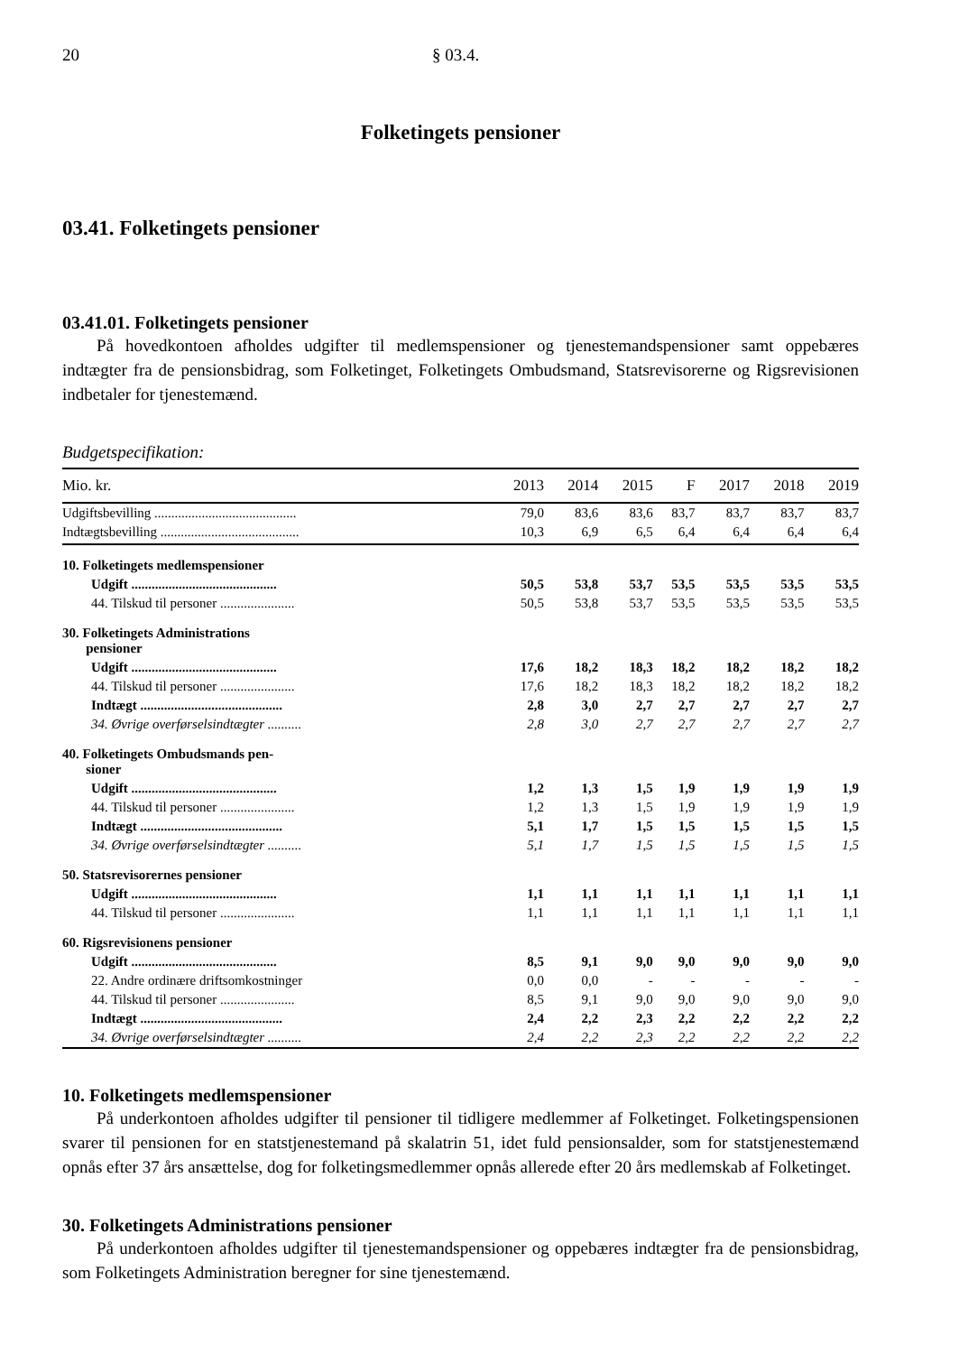20 § 03.4.
Folketingets pensioner
03.41. Folketingets pensioner
03.41.01. Folketingets pensioner
På hovedkontoen afholdes udgifter til medlemspensioner og tjenestemandspensioner samt oppebæres indtægter fra de pensionsbidrag, som Folketinget, Folketingets Ombudsmand, Statsrevisorerne og Rigsrevisionen indbetaler for tjenestemænd.
Budgetspecifikation:
| Mio. kr. | 2013 | 2014 | 2015 | F | 2017 | 2018 | 2019 |
| --- | --- | --- | --- | --- | --- | --- | --- |
| Udgiftsbevilling .......................................... | 79,0 | 83,6 | 83,6 | 83,7 | 83,7 | 83,7 | 83,7 |
| Indtægtsbevilling ......................................... | 10,3 | 6,9 | 6,5 | 6,4 | 6,4 | 6,4 | 6,4 |
| 10. Folketingets medlemspensioner | | | | | | | |
| Udgift ........................................... | 50,5 | 53,8 | 53,7 | 53,5 | 53,5 | 53,5 | 53,5 |
| 44. Tilskud til personer ...................... | 50,5 | 53,8 | 53,7 | 53,5 | 53,5 | 53,5 | 53,5 |
| 30. Folketingets Administrations pensioner | | | | | | | |
| Udgift ........................................... | 17,6 | 18,2 | 18,3 | 18,2 | 18,2 | 18,2 | 18,2 |
| 44. Tilskud til personer ...................... | 17,6 | 18,2 | 18,3 | 18,2 | 18,2 | 18,2 | 18,2 |
| Indtægt .......................................... | 2,8 | 3,0 | 2,7 | 2,7 | 2,7 | 2,7 | 2,7 |
| 34. Øvrige overførselsindtægter .......... | 2,8 | 3,0 | 2,7 | 2,7 | 2,7 | 2,7 | 2,7 |
| 40. Folketingets Ombudsmands pen- sioner | | | | | | | |
| Udgift ........................................... | 1,2 | 1,3 | 1,5 | 1,9 | 1,9 | 1,9 | 1,9 |
| 44. Tilskud til personer ...................... | 1,2 | 1,3 | 1,5 | 1,9 | 1,9 | 1,9 | 1,9 |
| Indtægt .......................................... | 5,1 | 1,7 | 1,5 | 1,5 | 1,5 | 1,5 | 1,5 |
| 34. Øvrige overførselsindtægter .......... | 5,1 | 1,7 | 1,5 | 1,5 | 1,5 | 1,5 | 1,5 |
| 50. Statsrevisorernes pensioner | | | | | | | |
| Udgift ........................................... | 1,1 | 1,1 | 1,1 | 1,1 | 1,1 | 1,1 | 1,1 |
| 44. Tilskud til personer ...................... | 1,1 | 1,1 | 1,1 | 1,1 | 1,1 | 1,1 | 1,1 |
| 60. Rigsrevisionens pensioner | | | | | | | |
| Udgift ........................................... | 8,5 | 9,1 | 9,0 | 9,0 | 9,0 | 9,0 | 9,0 |
| 22. Andre ordinære driftsomkostninger | 0,0 | 0,0 | - | - | - | - | - |
| 44. Tilskud til personer ...................... | 8,5 | 9,1 | 9,0 | 9,0 | 9,0 | 9,0 | 9,0 |
| Indtægt .......................................... | 2,4 | 2,2 | 2,3 | 2,2 | 2,2 | 2,2 | 2,2 |
| 34. Øvrige overførselsindtægter .......... | 2,4 | 2,2 | 2,3 | 2,2 | 2,2 | 2,2 | 2,2 |
10. Folketingets medlemspensioner
På underkontoen afholdes udgifter til pensioner til tidligere medlemmer af Folketinget. Folketingspensionen svarer til pensionen for en statstjenestemand på skalatrin 51, idet fuld pensionsalder, som for statstjenestemænd opnås efter 37 års ansættelse, dog for folketingsmedlemmer opnås allerede efter 20 års medlemskab af Folketinget.
30. Folketingets Administrations pensioner
På underkontoen afholdes udgifter til tjenestemandspensioner og oppebæres indtægter fra de pensionsbidrag, som Folketingets Administration beregner for sine tjenestemænd.